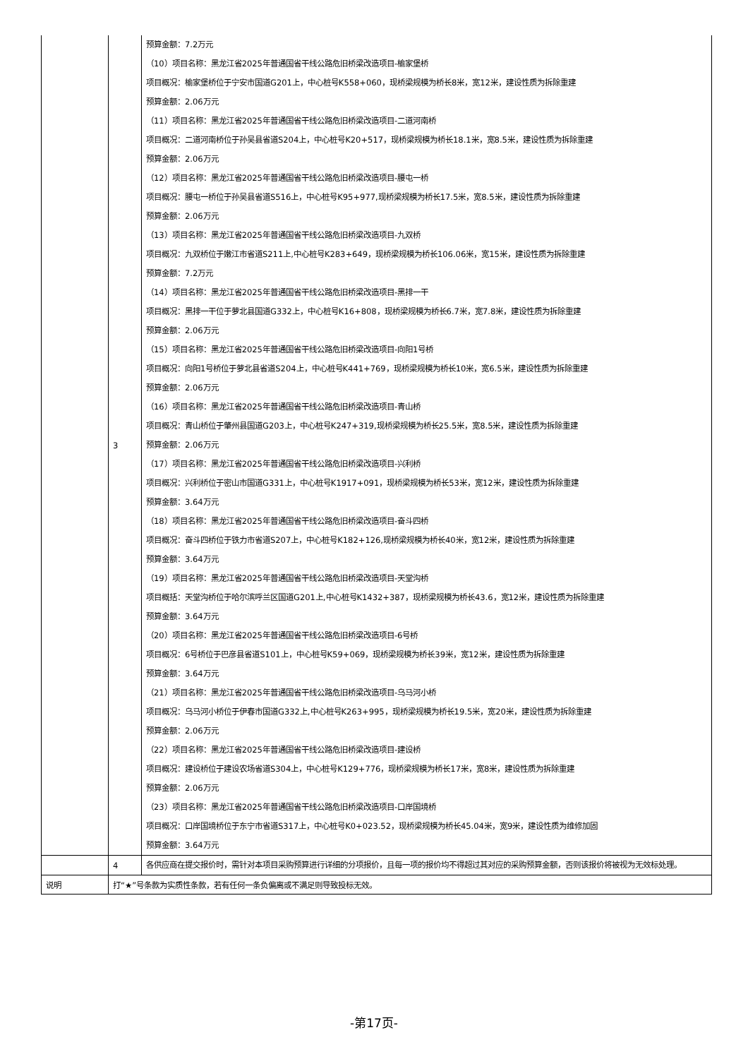| | 3 | 预算金额：7.2万元 （10）项目名称：黑龙江省2025年普通国省干线公路危旧桥梁改造项目-榆家堡桥 项目概况：榆家堡桥位于宁安市国道G201上，中心桩号K558+060，现桥梁规模为桥长8米，宽12米，建设性质为拆除重建 预算金额：2.06万元 （11）项目名称：黑龙江省2025年普通国省干线公路危旧桥梁改造项目-二道河南桥 项目概况：二道河南桥位于孙吴县省道S204上，中心桩号K20+517，现桥梁规模为桥长18.1米，宽8.5米，建设性质为拆除重建 预算金额：2.06万元 （12）项目名称：黑龙江省2025年普通国省干线公路危旧桥梁改造项目-腰屯一桥 项目概况：腰屯一桥位于孙吴县省道S516上，中心桩号K95+977,现桥梁规模为桥长17.5米，宽8.5米，建设性质为拆除重建 预算金额：2.06万元 （13）项目名称：黑龙江省2025年普通国省干线公路危旧桥梁改造项目-九双桥 项目概况：九双桥位于嫩江市省道S211上,中心桩号K283+649，现桥梁规模为桥长106.06米，宽15米，建设性质为拆除重建 预算金额：7.2万元 （14）项目名称：黑龙江省2025年普通国省干线公路危旧桥梁改造项目-黑排一干 项目概况：黑排一干位于萝北县国道G332上，中心桩号K16+808，现桥梁规模为桥长6.7米，宽7.8米，建设性质为拆除重建 预算金额：2.06万元 （15）项目名称：黑龙江省2025年普通国省干线公路危旧桥梁改造项目-向阳1号桥 项目概况：向阳1号桥位于萝北县省道S204上，中心桩号K441+769，现桥梁规模为桥长10米，宽6.5米，建设性质为拆除重建 预算金额：2.06万元 （16）项目名称：黑龙江省2025年普通国省干线公路危旧桥梁改造项目-青山桥 项目概况：青山桥位于肇州县国道G203上，中心桩号K247+319,现桥梁规模为桥长25.5米，宽8.5米，建设性质为拆除重建 预算金额：2.06万元 （17）项目名称：黑龙江省2025年普通国省干线公路危旧桥梁改造项目-兴利桥 项目概况：兴利桥位于密山市国道G331上，中心桩号K1917+091，现桥梁规模为桥长53米，宽12米，建设性质为拆除重建 预算金额：3.64万元 （18）项目名称：黑龙江省2025年普通国省干线公路危旧桥梁改造项目-奋斗四桥 项目概况：奋斗四桥位于铁力市省道S207上，中心桩号K182+126,现桥梁规模为桥长40米，宽12米，建设性质为拆除重建 预算金额：3.64万元 （19）项目名称：黑龙江省2025年普通国省干线公路危旧桥梁改造项目-天堂沟桥 项目概括：天堂沟桥位于哈尔滨呼兰区国道G201上,中心桩号K1432+387，现桥梁规模为桥长43.6，宽12米，建设性质为拆除重建 预算金额：3.64万元 （20）项目名称：黑龙江省2025年普通国省干线公路危旧桥梁改造项目-6号桥 项目概况：6号桥位于巴彦县省道S101上，中心桩号K59+069，现桥梁规模为桥长39米，宽12米，建设性质为拆除重建 预算金额：3.64万元 （21）项目名称：黑龙江省2025年普通国省干线公路危旧桥梁改造项目-乌马河小桥 项目概况：乌马河小桥位于伊春市国道G332上,中心桩号K263+995，现桥梁规模为桥长19.5米，宽20米，建设性质为拆除重建 预算金额：2.06万元 （22）项目名称：黑龙江省2025年普通国省干线公路危旧桥梁改造项目-建设桥 项目概况：建设桥位于建设农场省道S304上，中心桩号K129+776，现桥梁规模为桥长17米，宽8米，建设性质为拆除重建 预算金额：2.06万元 （23）项目名称：黑龙江省2025年普通国省干线公路危旧桥梁改造项目-口岸国境桥 项目概况：口岸国境桥位于东宁市省道S317上，中心桩号K0+023.52，现桥梁规模为桥长45.04米，宽9米，建设性质为维修加固 预算金额：3.64万元 |
| | 4 | 各供应商在提交报价时，需针对本项目采购预算进行详细的分项报价，且每一项的报价均不得超过其对应的采购预算金额，否则该报价将被视为无效标处理。 |
| 说明 | 打“★”号条款为实质性条款，若有任何一条负偏离或不满足则导致投标无效。 | |
-第17页-